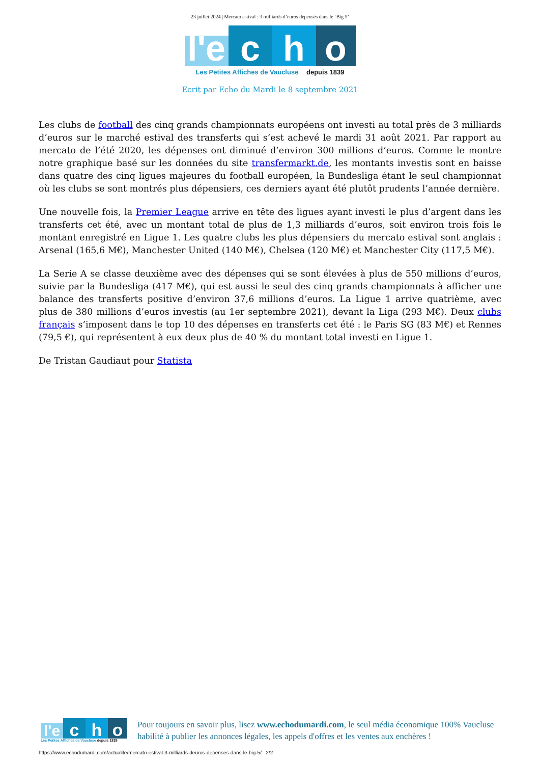23 juillet 2024 | Mercato estival : 3 milliards d’euros dépensés dans le ‘Big 5’
l'e
c
h
o
Les Petites Affiches de Vaucluse depuis 1839
Ecrit par Echo du Mardi le 8 septembre 2021
Les clubs de football des cinq grands championnats européens ont investi au total près de 3 milliards d’euros sur le marché estival des transferts qui s’est achevé le mardi 31 août 2021. Par rapport au mercato de l’été 2020, les dépenses ont diminué d’environ 300 millions d’euros. Comme le montre notre graphique basé sur les données du site transfermarkt.de, les montants investis sont en baisse dans quatre des cinq ligues majeures du football européen, la Bundesliga étant le seul championnat où les clubs se sont montrés plus dépensiers, ces derniers ayant été plutôt prudents l’année dernière.
Une nouvelle fois, la Premier League arrive en tête des ligues ayant investi le plus d’argent dans les transferts cet été, avec un montant total de plus de 1,3 milliards d’euros, soit environ trois fois le montant enregistré en Ligue 1. Les quatre clubs les plus dépensiers du mercato estival sont anglais : Arsenal (165,6 M€), Manchester United (140 M€), Chelsea (120 M€) et Manchester City (117,5 M€).
La Serie A se classe deuxième avec des dépenses qui se sont élevées à plus de 550 millions d’euros, suivie par la Bundesliga (417 M€), qui est aussi le seul des cinq grands championnats à afficher une balance des transferts positive d’environ 37,6 millions d’euros. La Ligue 1 arrive quatrième, avec plus de 380 millions d’euros investis (au 1er septembre 2021), devant la Liga (293 M€). Deux clubs français s’imposent dans le top 10 des dépenses en transferts cet été : le Paris SG (83 M€) et Rennes (79,5 €), qui représentent à eux deux plus de 40 % du montant total investi en Ligue 1.
De Tristan Gaudiaut pour Statista
l'e
c
h
o
Les Petites Affiches de Vaucluse depuis 1839
Pour toujours en savoir plus, lisez www.echodumardi.com, le seul média économique 100% Vaucluse habilité à publier les annonces légales, les appels d'offres et les ventes aux enchères !
https://www.echodumardi.com/actualite/mercato-estival-3-milliards-deuros-depenses-dans-le-big-5/ 2/2